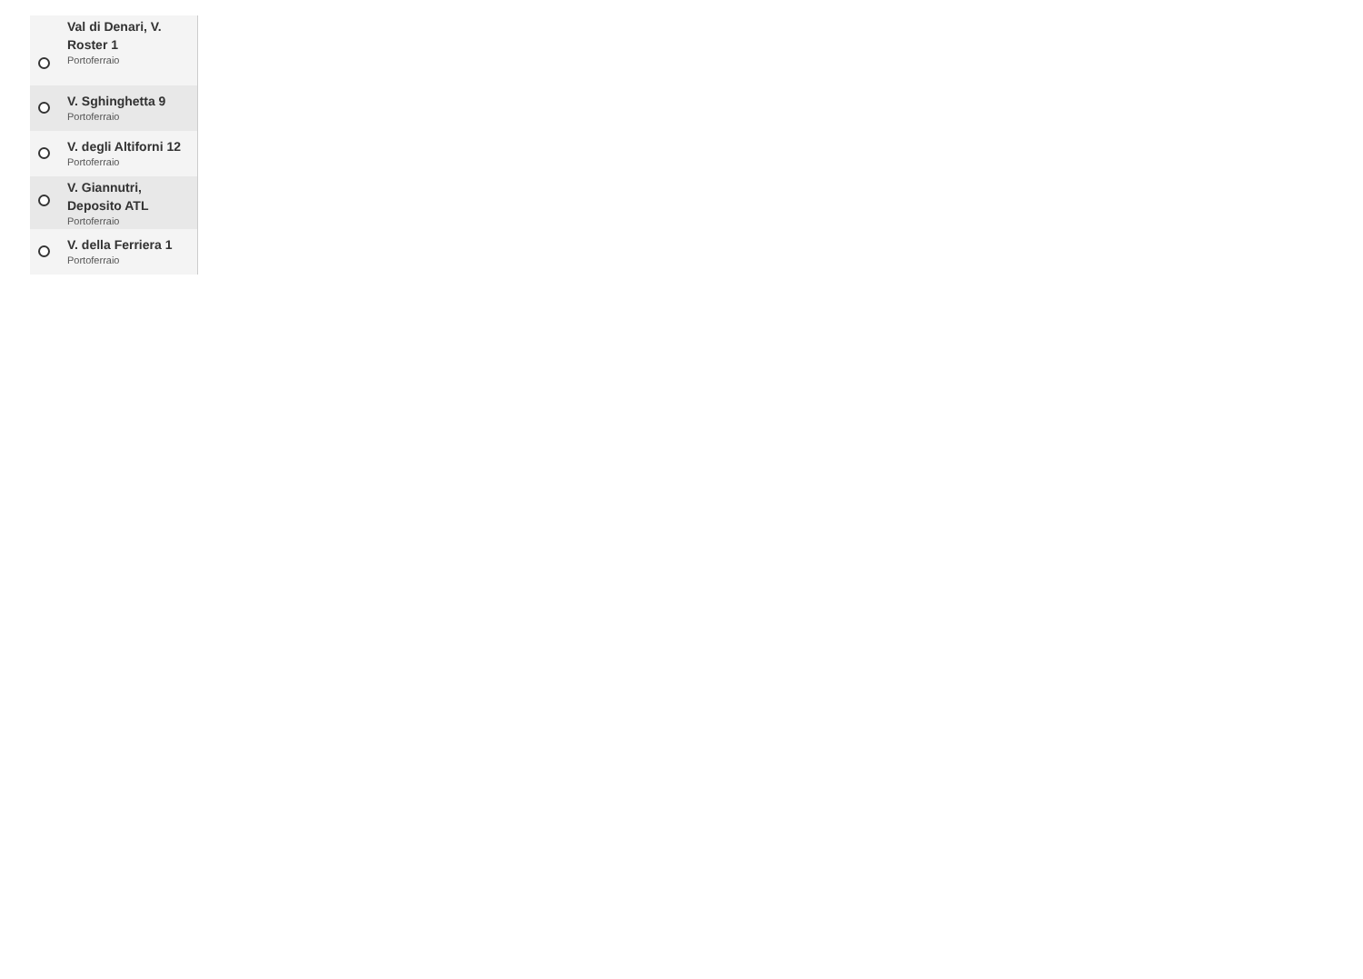Val di Denari, V. Roster 1
Portoferraio
V. Sghinghetta 9
Portoferraio
V. degli Altiforni 12
Portoferraio
V. Giannutri, Deposito ATL
Portoferraio
V. della Ferriera 1
Portoferraio